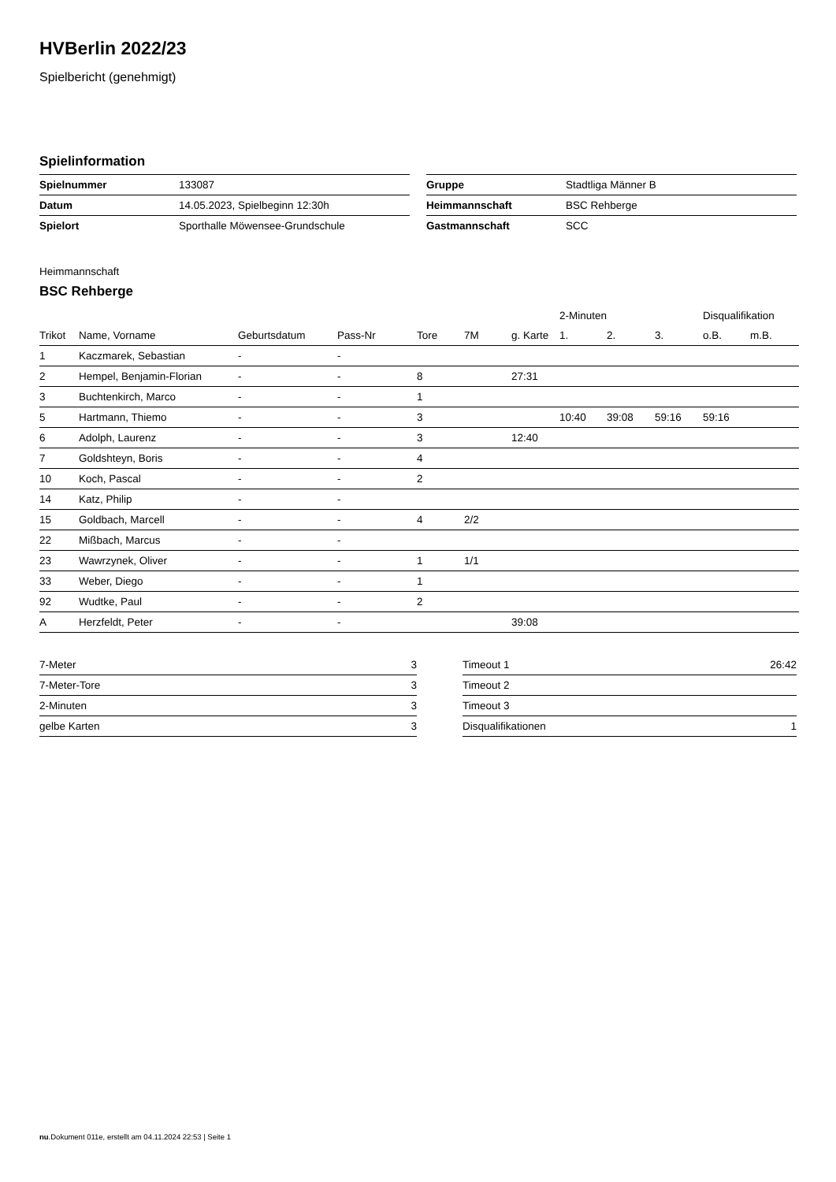HVBerlin 2022/23
Spielbericht (genehmigt)
Spielinformation
| Spielnummer | 133087 |
| Datum | 14.05.2023, Spielbeginn 12:30h |
| Spielort | Sporthalle Möwensee-Grundschule |
| Gruppe | Stadtliga Männer B |
| Heimmannschaft | BSC Rehberge |
| Gastmannschaft | SCC |
Heimmannschaft
BSC Rehberge
| | | | | | | | 2-Minuten | | | Disqualifikation | |
| --- | --- | --- | --- | --- | --- | --- | --- | --- | --- | --- | --- |
| Trikot | Name, Vorname | Geburtsdatum | Pass-Nr | Tore | 7M | g. Karte | 1. | 2. | 3. | o.B. | m.B. |
| 1 | Kaczmarek, Sebastian | - | - | | | | | | | | |
| 2 | Hempel, Benjamin-Florian | - | - | 8 | | 27:31 | | | | | |
| 3 | Buchtenkirch, Marco | - | - | 1 | | | | | | | |
| 5 | Hartmann, Thiemo | - | - | 3 | | | 10:40 | 39:08 | 59:16 | 59:16 | |
| 6 | Adolph, Laurenz | - | - | 3 | | 12:40 | | | | | |
| 7 | Goldshteyn, Boris | - | - | 4 | | | | | | | |
| 10 | Koch, Pascal | - | - | 2 | | | | | | | |
| 14 | Katz, Philip | - | - | | | | | | | | |
| 15 | Goldbach, Marcell | - | - | 4 | 2/2 | | | | | | |
| 22 | Mißbach, Marcus | - | - | | | | | | | | |
| 23 | Wawrzynek, Oliver | - | - | 1 | 1/1 | | | | | | |
| 33 | Weber, Diego | - | - | 1 | | | | | | | |
| 92 | Wudtke, Paul | - | - | 2 | | | | | | | |
| A | Herzfeldt, Peter | - | - | | | 39:08 | | | | | |
| 7-Meter | 3 |
| 7-Meter-Tore | 3 |
| 2-Minuten | 3 |
| gelbe Karten | 3 |
| Timeout 1 | 26:42 |
| Timeout 2 | |
| Timeout 3 | |
| Disqualifikationen | 1 |
nu.Dokument 011e, erstellt am 04.11.2024 22:53 | Seite 1